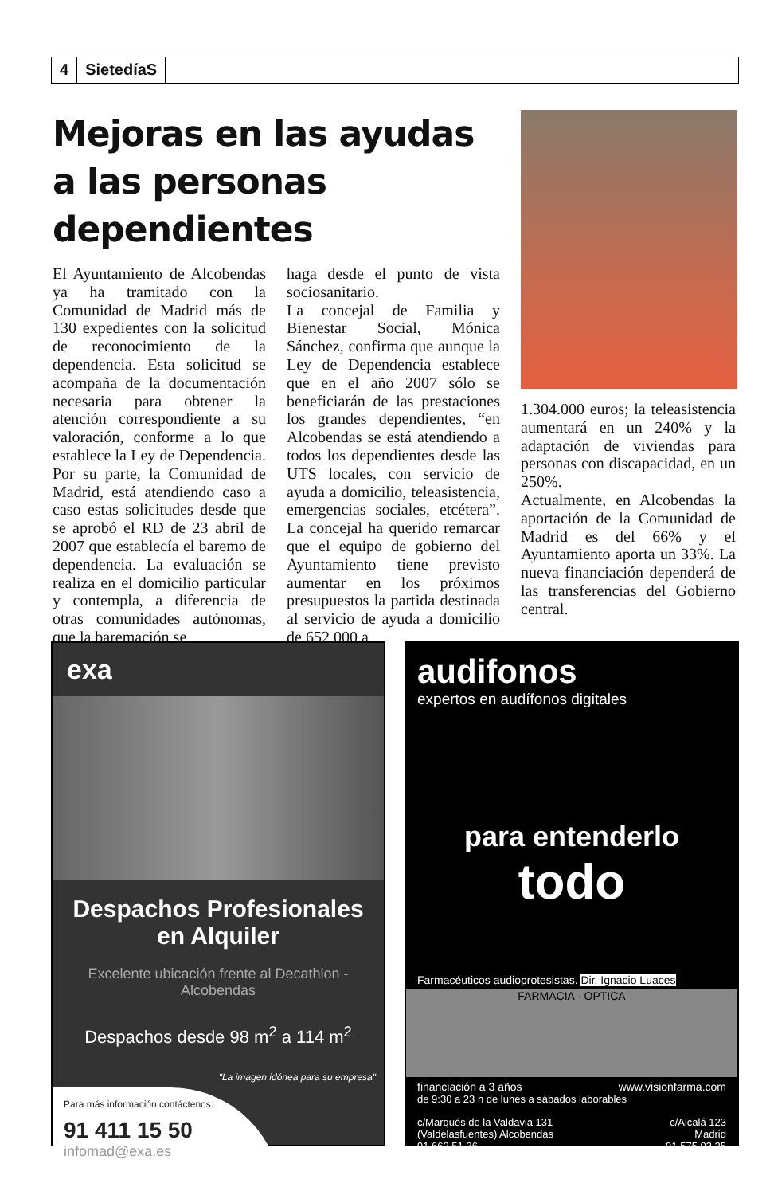4 SietedíaS
Mejoras en las ayudas a las personas dependientes
El Ayuntamiento de Alcobendas ya ha tramitado con la Comunidad de Madrid más de 130 expedientes con la solicitud de reconocimiento de la dependencia. Esta solicitud se acompaña de la documentación necesaria para obtener la atención correspondiente a su valoración, conforme a lo que establece la Ley de Dependencia. Por su parte, la Comunidad de Madrid, está atendiendo caso a caso estas solicitudes desde que se aprobó el RD de 23 abril de 2007 que establecía el baremo de dependencia. La evaluación se realiza en el domicilio particular y contempla, a diferencia de otras comunidades autónomas, que la baremación se
haga desde el punto de vista sociosanitario.
La concejal de Familia y Bienestar Social, Mónica Sánchez, confirma que aunque la Ley de Dependencia establece que en el año 2007 sólo se beneficiarán de las prestaciones los grandes dependientes, “en Alcobendas se está atendiendo a todos los dependientes desde las UTS locales, con servicio de ayuda a domicilio, teleasistencia, emergencias sociales, etcétera”. La concejal ha querido remarcar que el equipo de gobierno del Ayuntamiento tiene previsto aumentar en los próximos presupuestos la partida destinada al servicio de ayuda a domicilio de 652.000 a
1.304.000 euros; la teleasistencia aumentará en un 240% y la adaptación de viviendas para personas con discapacidad, en un 250%.
Actualmente, en Alcobendas la aportación de la Comunidad de Madrid es del 66% y el Ayuntamiento aporta un 33%. La nueva financiación dependerá de las transferencias del Gobierno central.
exa
Despachos Profesionales
en Alquiler
Excelente ubicación frente al Decathlon - Alcobendas
Despachos desde 98 m<sup>2</sup> a 114 m<sup>2</sup>
"La imagen idónea para su empresa"
Para más información contáctenos:
91 411 15 50
infomad@exa.es
audifonos
expertos en audífonos digitales
para entenderlo
todo
Farmacéuticos audioprotesistas. Dir. Ignacio Luaces
FARMACIA · OPTICA
financiación a 3 años www.visionfarma.com
de 9:30 a 23 h de lunes a sábados laborables
c/Marqués de la Valdavia 131
(Valdelasfuentes) Alcobendas
91 662 51 36 c/Alcalá 123
Madrid
91 575 03 25